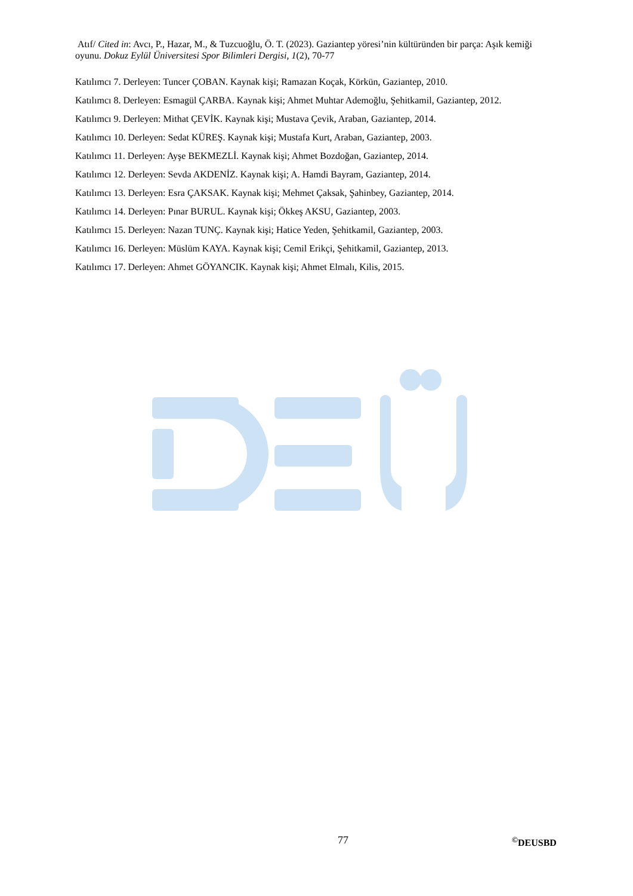Atıf/ Cited in: Avcı, P., Hazar, M., & Tuzcuoğlu, Ö. T. (2023). Gaziantep yöresi’nin kültüründen bir parça: Aşık kemiği oyunu. Dokuz Eylül Üniversitesi Spor Bilimleri Dergisi, 1(2), 70-77
Katılımcı 7. Derleyen: Tuncer ÇOBAN. Kaynak kişi; Ramazan Koçak, Körkün, Gaziantep, 2010.
Katılımcı 8. Derleyen: Esmagül ÇARBA. Kaynak kişi; Ahmet Muhtar Ademoğlu, Şehitkamil, Gaziantep, 2012.
Katılımcı 9. Derleyen: Mithat ÇEVİK. Kaynak kişi; Mustava Çevik, Araban, Gaziantep, 2014.
Katılımcı 10. Derleyen: Sedat KÜREŞ. Kaynak kişi; Mustafa Kurt, Araban, Gaziantep, 2003.
Katılımcı 11. Derleyen: Ayşe BEKMEZLİ. Kaynak kişi; Ahmet Bozdoğan, Gaziantep, 2014.
Katılımcı 12. Derleyen: Sevda AKDENİZ. Kaynak kişi; A. Hamdi Bayram, Gaziantep, 2014.
Katılımcı 13. Derleyen: Esra ÇAKSAK. Kaynak kişi; Mehmet Çaksak, Şahinbey, Gaziantep, 2014.
Katılımcı 14. Derleyen: Pınar BURUL. Kaynak kişi; Ökkeş AKSU, Gaziantep, 2003.
Katılımcı 15. Derleyen: Nazan TUNÇ. Kaynak kişi; Hatice Yeden, Şehitkamil, Gaziantep, 2003.
Katılımcı 16. Derleyen: Müslüm KAYA. Kaynak kişi; Cemil Erikçi, Şehitkamil, Gaziantep, 2013.
Katılımcı 17. Derleyen: Ahmet GÖYANCIK. Kaynak kişi; Ahmet Elmalı, Kilis, 2015.
77<sup>©</sup>DEUSBD